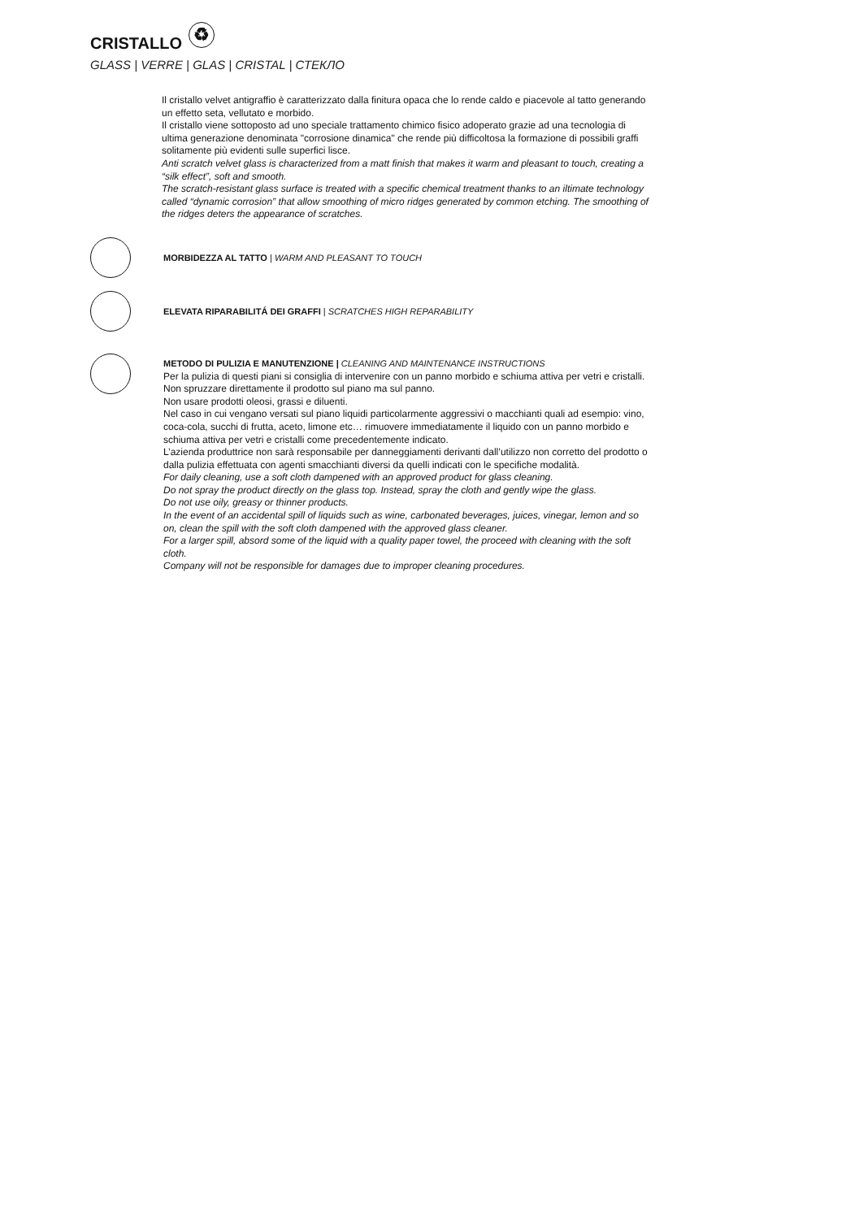CRISTALLO ♻
GLASS | VERRE | GLAS | CRISTAL | СТЕКЛО
Il cristallo velvet antigraffio è caratterizzato dalla finitura opaca che lo rende caldo e piacevole al tatto generando un effetto seta, vellutato e morbido.
Il cristallo viene sottoposto ad uno speciale trattamento chimico fisico adoperato grazie ad una tecnologia di ultima generazione denominata "corrosione dinamica" che rende più difficoltosa la formazione di possibili graffi solitamente più evidenti sulle superfici lisce.
Anti scratch velvet glass is characterized from a matt finish that makes it warm and pleasant to touch, creating a “silk effect”, soft and smooth.
The scratch-resistant glass surface is treated with a specific chemical treatment thanks to an iltimate technology called “dynamic corrosion” that allow smoothing of micro ridges generated by common etching. The smoothing of the ridges deters the appearance of scratches.
MORBIDEZZA AL TATTO | WARM AND PLEASANT TO TOUCH
ELEVATA RIPARABILITÁ DEI GRAFFI | SCRATCHES HIGH REPARABILITY
METODO DI PULIZIA E MANUTENZIONE | CLEANING AND MAINTENANCE INSTRUCTIONS
Per la pulizia di questi piani si consiglia di intervenire con un panno morbido e schiuma attiva per vetri e cristalli.
Non spruzzare direttamente il prodotto sul piano ma sul panno.
Non usare prodotti oleosi, grassi e diluenti.
Nel caso in cui vengano versati sul piano liquidi particolarmente aggressivi o macchianti quali ad esempio: vino, coca-cola, succhi di frutta, aceto, limone etc… rimuovere immediatamente il liquido con un panno morbido e schiuma attiva per vetri e cristalli come precedentemente indicato.
L’azienda produttrice non sarà responsabile per danneggiamenti derivanti dall’utilizzo non corretto del prodotto o dalla pulizia effettuata con agenti smacchianti diversi da quelli indicati con le specifiche modalità.
For daily cleaning, use a soft cloth dampened with an approved product for glass cleaning.
Do not spray the product directly on the glass top. Instead, spray the cloth and gently wipe the glass.
Do not use oily, greasy or thinner products.
In the event of an accidental spill of liquids such as wine, carbonated beverages, juices, vinegar, lemon and so on, clean the spill with the soft cloth dampened with the approved glass cleaner.
For a larger spill, absord some of the liquid with a quality paper towel, the proceed with cleaning with the soft cloth.
Company will not be responsible for damages due to improper cleaning procedures.